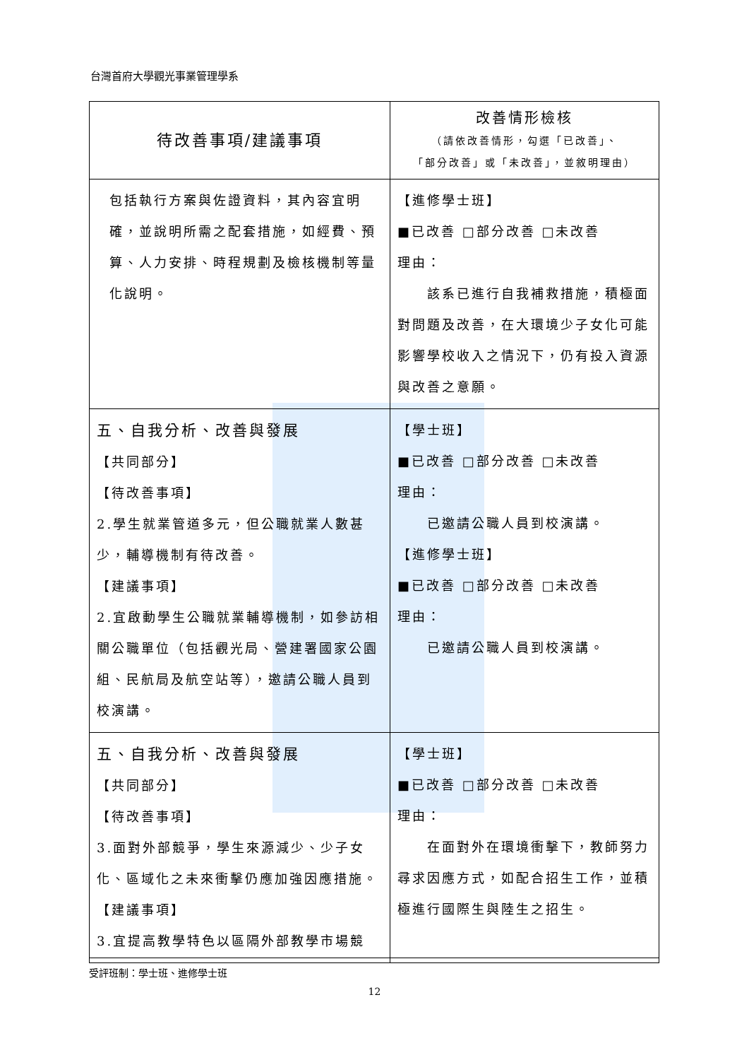台灣首府大學觀光事業管理學系
| 待改善事項/建議事項 | 改善情形檢核 （請依改善情形，勾選「已改善」、 「部分改善」或「未改善」，並敘明理由） |
| --- | --- |
| 包括執行方案與佐證資料，其內容宜明確，並說明所需之配套措施，如經費、預算、人力安排、時程規劃及檢核機制等量化說明。 | 【進修學士班】 ■已改善 □部分改善 □未改善 理由： 該系已進行自我補救措施，積極面對問題及改善，在大環境少子女化可能影響學校收入之情況下，仍有投入資源與改善之意願。 |
| 五、自我分析、改善與發展 【共同部分】 【待改善事項】 2.學生就業管道多元，但公職就業人數甚少，輔導機制有待改善。 【建議事項】 2.宜啟動學生公職就業輔導機制，如參訪相關公職單位（包括觀光局、營建署國家公園組、民航局及航空站等），邀請公職人員到校演講。 | 【學士班】 ■已改善 □部分改善 □未改善 理由： 已邀請公職人員到校演講。 【進修學士班】 ■已改善 □部分改善 □未改善 理由： 已邀請公職人員到校演講。 |
| 五、自我分析、改善與發展 【共同部分】 【待改善事項】 3.面對外部競爭，學生來源減少、少子女化、區域化之未來衝擊仍應加強因應措施。 【建議事項】 3.宜提高教學特色以區隔外部教學市場競 | 【學士班】 ■已改善 □部分改善 □未改善 理由： 在面對外在環境衝擊下，教師努力尋求因應方式，如配合招生工作，並積極進行國際生與陸生之招生。 |
受評班制：學士班、進修學士班
12